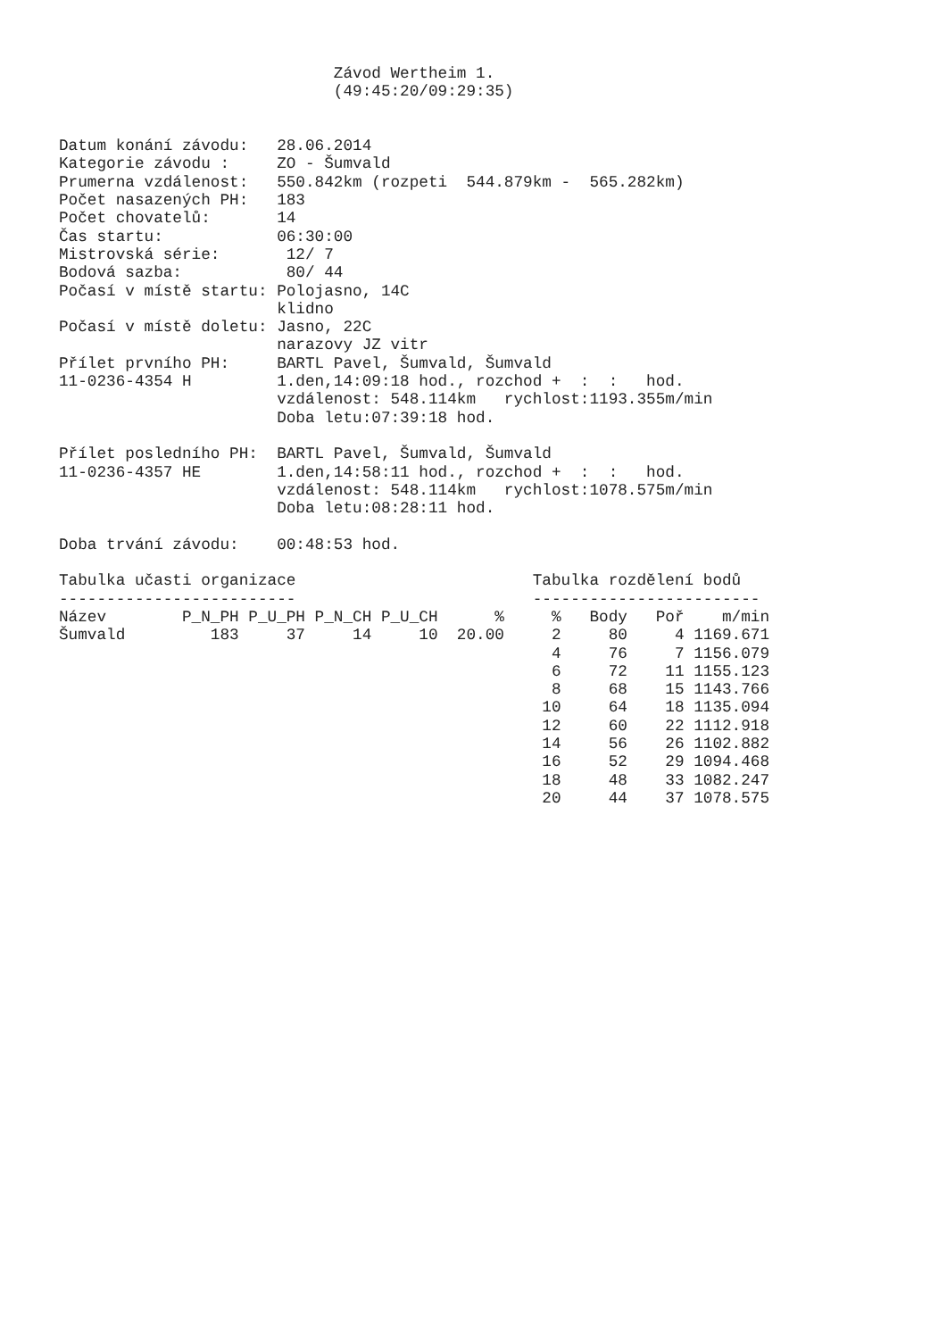Závod Wertheim 1.
                             (49:45:20/09:29:35)


Datum konání závodu:   28.06.2014
Kategorie závodu :     ZO - Šumvald
Prumerna vzdálenost:   550.842km (rozpeti  544.879km -  565.282km)
Počet nasazených PH:   183
Počet chovatelů:       14
Čas startu:            06:30:00
Mistrovská série:       12/ 7
Bodová sazba:           80/ 44
Počasí v místě startu: Polojasno, 14C
                       klidno
Počasí v místě doletu: Jasno, 22C
                       narazovy JZ vitr
Přílet prvního PH:     BARTL Pavel, Šumvald, Šumvald
11-0236-4354 H         1.den,14:09:18 hod., rozchod +  :  :   hod.
                       vzdálenost: 548.114km   rychlost:1193.355m/min
                       Doba letu:07:39:18 hod.

Přílet posledního PH:  BARTL Pavel, Šumvald, Šumvald
11-0236-4357 HE        1.den,14:58:11 hod., rozchod +  :  :   hod.
                       vzdálenost: 548.114km   rychlost:1078.575m/min
                       Doba letu:08:28:11 hod.

Doba trvání závodu:    00:48:53 hod.

Tabulka učasti organizace                         Tabulka rozdělení bodů
-------------------------                         ------------------------
Název        P_N_PH P_U_PH P_N_CH P_U_CH      %     %   Body   Poř    m/min
Šumvald         183     37     14     10  20.00     2     80     4 1169.671
                                                    4     76     7 1156.079
                                                    6     72    11 1155.123
                                                    8     68    15 1143.766
                                                   10     64    18 1135.094
                                                   12     60    22 1112.918
                                                   14     56    26 1102.882
                                                   16     52    29 1094.468
                                                   18     48    33 1082.247
                                                   20     44    37 1078.575